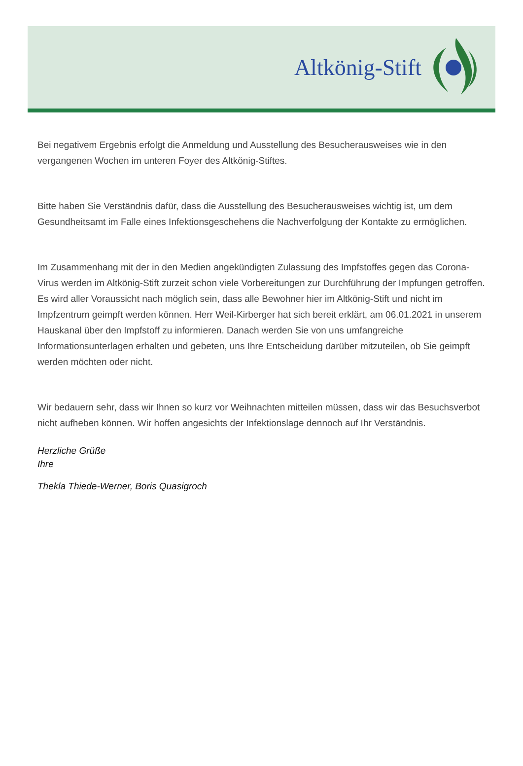Altkönig-Stift
Bei negativem Ergebnis erfolgt die Anmeldung und Ausstellung des Besucherausweises wie in den vergangenen Wochen im unteren Foyer des Altkönig-Stiftes.
Bitte haben Sie Verständnis dafür, dass die Ausstellung des Besucherausweises wichtig ist, um dem Gesundheitsamt im Falle eines Infektionsgeschehens die Nachverfolgung der Kontakte zu ermöglichen.
Im Zusammenhang mit der in den Medien angekündigten Zulassung des Impfstoffes gegen das Corona-Virus werden im Altkönig-Stift zurzeit schon viele Vorbereitungen zur Durchführung der Impfungen getroffen. Es wird aller Voraussicht nach möglich sein, dass alle Bewohner hier im Altkönig-Stift und nicht im Impfzentrum geimpft werden können. Herr Weil-Kirberger hat sich bereit erklärt, am 06.01.2021 in unserem Hauskanal über den Impfstoff zu informieren. Danach werden Sie von uns umfangreiche Informationsunterlagen erhalten und gebeten, uns Ihre Entscheidung darüber mitzuteilen, ob Sie geimpft werden möchten oder nicht.
Wir bedauern sehr, dass wir Ihnen so kurz vor Weihnachten mitteilen müssen, dass wir das Besuchsverbot nicht aufheben können. Wir hoffen angesichts der Infektionslage dennoch auf Ihr Verständnis.
Herzliche Grüße
Ihre
Thekla Thiede-Werner, Boris Quasigroch